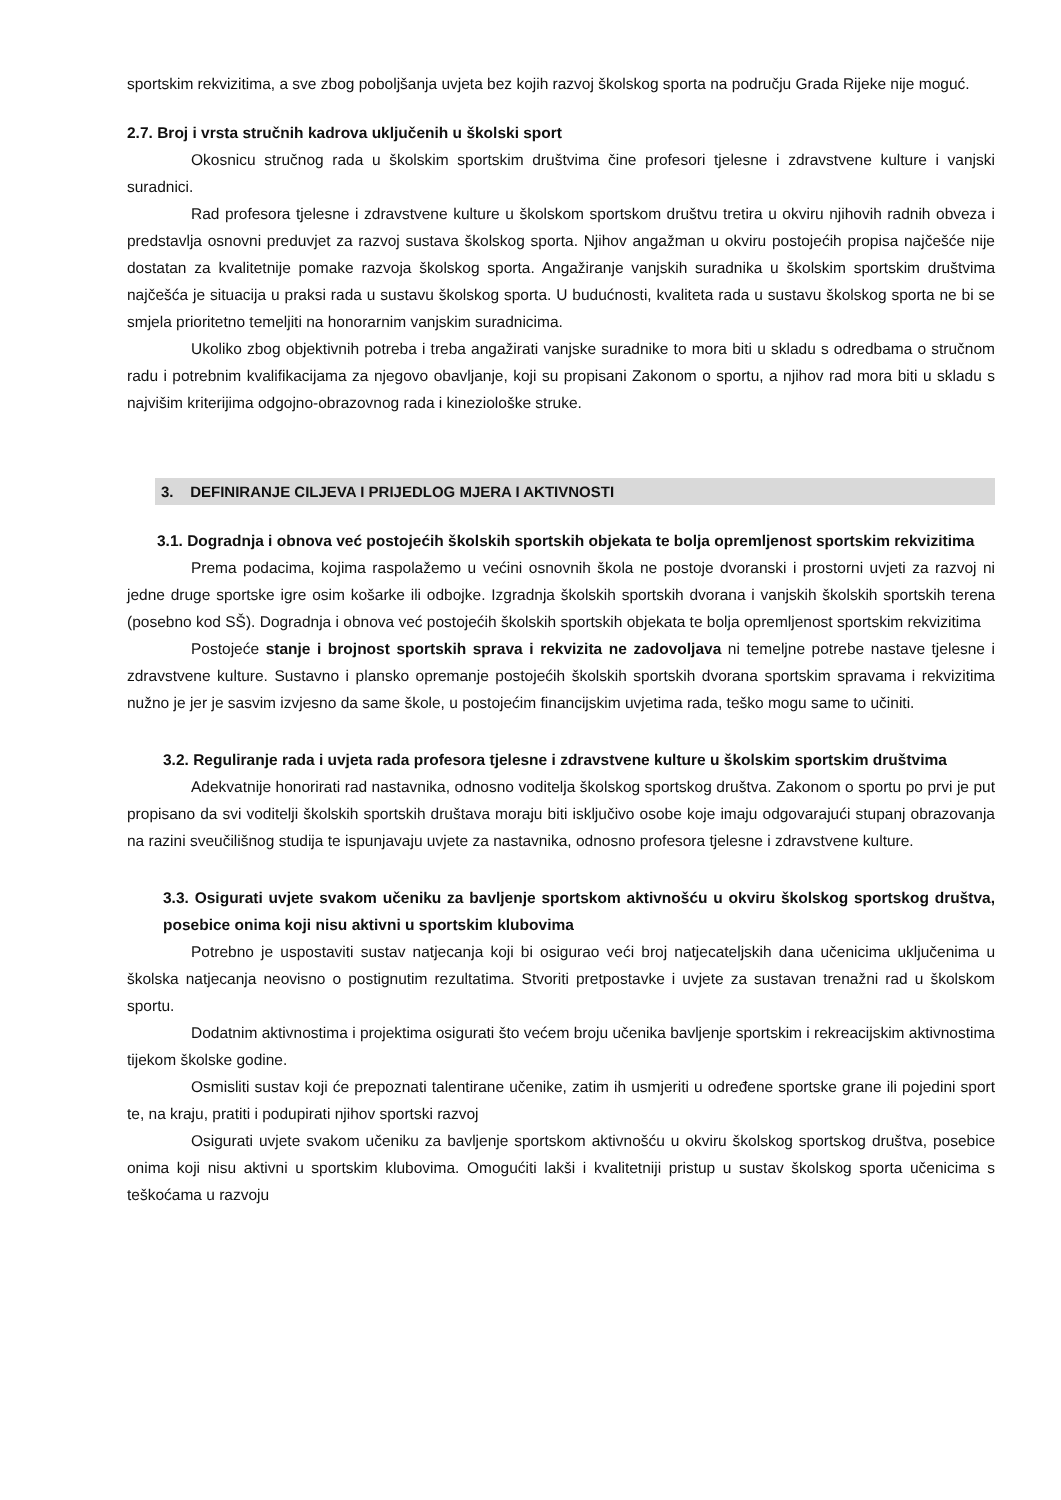sportskim rekvizitima, a sve zbog poboljšanja uvjeta bez kojih razvoj školskog sporta na području Grada Rijeke nije moguć.
2.7. Broj i vrsta stručnih kadrova uključenih u školski sport
Okosnicu stručnog rada u školskim sportskim društvima čine profesori tjelesne i zdravstvene kulture i vanjski suradnici.
Rad profesora tjelesne i zdravstvene kulture u školskom sportskom društvu tretira u okviru njihovih radnih obveza i predstavlja osnovni preduvjet za razvoj sustava školskog sporta. Njihov angažman u okviru postojećih propisa najčešće nije dostatan za kvalitetnije pomake razvoja školskog sporta. Angažiranje vanjskih suradnika u školskim sportskim društvima najčešća je situacija u praksi rada u sustavu školskog sporta. U budućnosti, kvaliteta rada u sustavu školskog sporta ne bi se smjela prioritetno temeljiti na honorarnim vanjskim suradnicima.
Ukoliko zbog objektivnih potreba i treba angažirati vanjske suradnike to mora biti u skladu s odredbama o stručnom radu i potrebnim kvalifikacijama za njegovo obavljanje, koji su propisani Zakonom o sportu, a njihov rad mora biti u skladu s najvišim kriterijima odgojno-obrazovnog rada i kineziološke struke.
3. DEFINIRANJE CILJEVA I PRIJEDLOG MJERA I AKTIVNOSTI
3.1. Dogradnja i obnova već postojećih školskih sportskih objekata te bolja opremljenost sportskim rekvizitima
Prema podacima, kojima raspolažemo u većini osnovnih škola ne postoje dvoranski i prostorni uvjeti za razvoj ni jedne druge sportske igre osim košarke ili odbojke. Izgradnja školskih sportskih dvorana i vanjskih školskih sportskih terena (posebno kod SŠ). Dogradnja i obnova već postojećih školskih sportskih objekata te bolja opremljenost sportskim rekvizitima
Postojeće stanje i brojnost sportskih sprava i rekvizita ne zadovoljava ni temeljne potrebe nastave tjelesne i zdravstvene kulture. Sustavno i plansko opremanje postojećih školskih sportskih dvorana sportskim spravama i rekvizitima nužno je jer je sasvim izvjesno da same škole, u postojećim financijskim uvjetima rada, teško mogu same to učiniti.
3.2. Reguliranje rada i uvjeta rada profesora tjelesne i zdravstvene kulture u školskim sportskim društvima
Adekvatnije honorirati rad nastavnika, odnosno voditelja školskog sportskog društva. Zakonom o sportu po prvi je put propisano da svi voditelji školskih sportskih društava moraju biti isključivo osobe koje imaju odgovarajući stupanj obrazovanja na razini sveučilišnog studija te ispunjavaju uvjete za nastavnika, odnosno profesora tjelesne i zdravstvene kulture.
3.3. Osigurati uvjete svakom učeniku za bavljenje sportskom aktivnošću u okviru školskog sportskog društva, posebice onima koji nisu aktivni u sportskim klubovima
Potrebno je uspostaviti sustav natjecanja koji bi osigurao veći broj natjecateljskih dana učenicima uključenima u školska natjecanja neovisno o postignutim rezultatima. Stvoriti pretpostavke i uvjete za sustavan trenažni rad u školskom sportu.
Dodatnim aktivnostima i projektima osigurati što većem broju učenika bavljenje sportskim i rekreacijskim aktivnostima tijekom školske godine.
Osmisliti sustav koji će prepoznati talentirane učenike, zatim ih usmjeriti u određene sportske grane ili pojedini sport te, na kraju, pratiti i podupirati njihov sportski razvoj
Osigurati uvjete svakom učeniku za bavljenje sportskom aktivnošću u okviru školskog sportskog društva, posebice onima koji nisu aktivni u sportskim klubovima. Omogućiti lakši i kvalitetniji pristup u sustav školskog sporta učenicima s teškoćama u razvoju